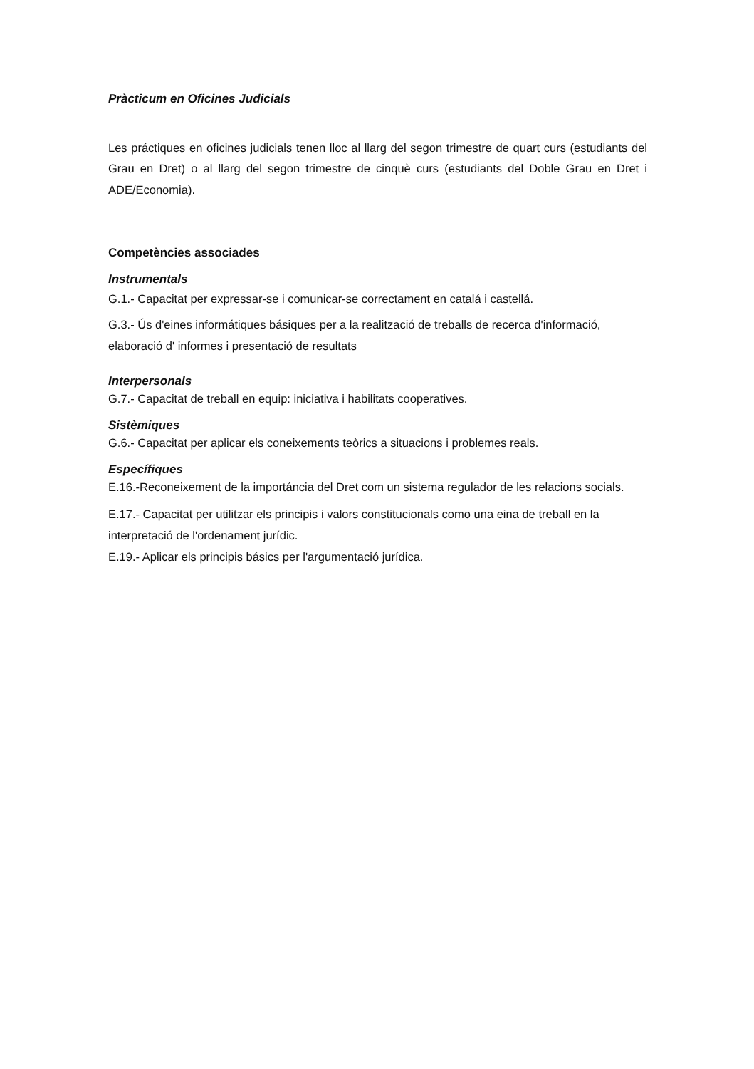Pràcticum en Oficines Judicials
Les práctiques en oficines judicials tenen lloc al llarg del segon trimestre de quart curs (estudiants del Grau en Dret) o al llarg del segon trimestre de cinquè curs (estudiants del Doble Grau en Dret i ADE/Economia).
Competències associades
Instrumentals
G.1.- Capacitat per expressar-se i comunicar-se correctament en catalá i castellá.
G.3.- Ús d'eines informátiques básiques per a la realització de treballs de recerca d'informació, elaboració d' informes i presentació de resultats
Interpersonals
G.7.- Capacitat de treball en equip: iniciativa i habilitats cooperatives.
Sistèmiques
G.6.- Capacitat per aplicar els coneixements teòrics a situacions i problemes reals.
Específiques
E.16.-Reconeixement de la importáncia del Dret com un sistema regulador de les relacions socials.
E.17.- Capacitat per utilitzar els principis i valors constitucionals como una eina de treball en la interpretació de l'ordenament jurídic.
E.19.- Aplicar els principis básics per l'argumentació jurídica.